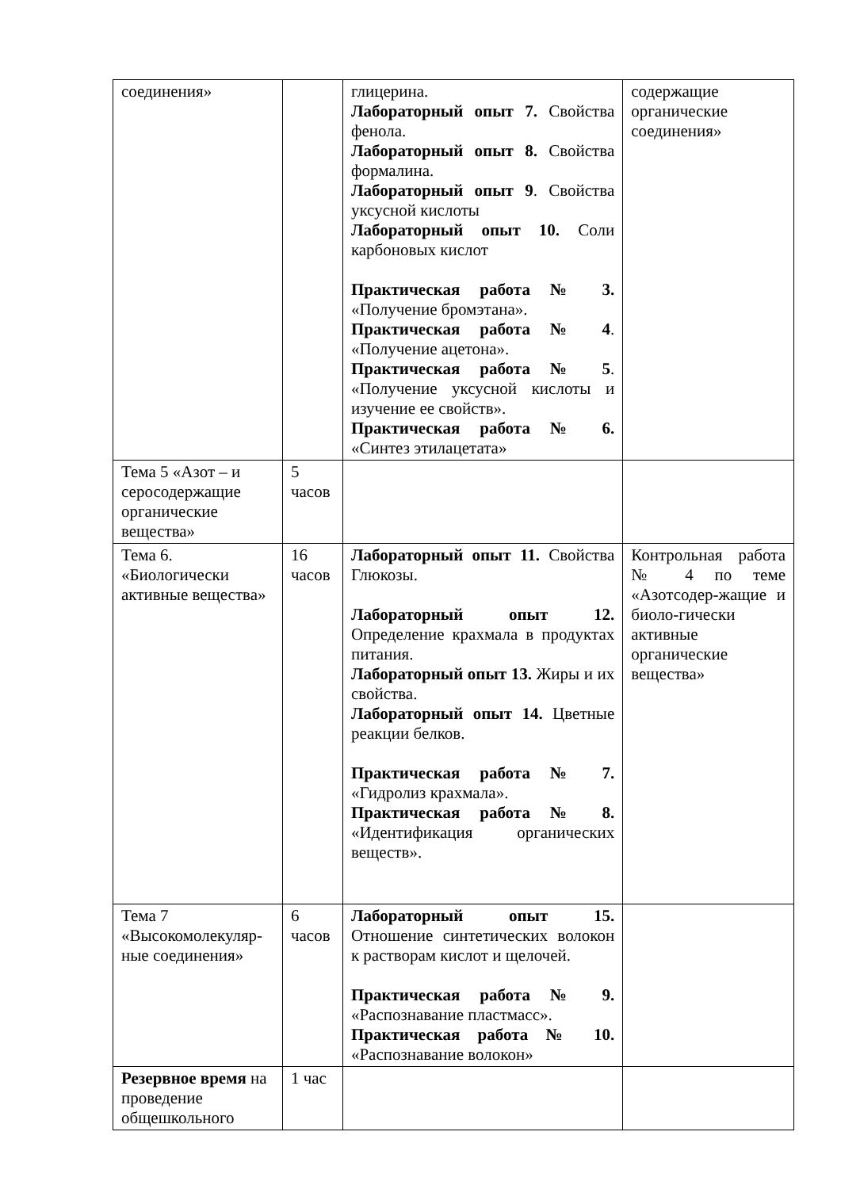| соединения» | | глицерина. Лабораторный опыт 7. Свойства фенола. Лабораторный опыт 8. Свойства формалина. Лабораторный опыт 9 . Свойства уксусной кислоты Лабораторный опыт 10. Соли карбоновых кислот Практическая работа № 3. «Получение бромэтана». Практическая работа № 4 . «Получение ацетона». Практическая работа № 5 . «Получение уксусной кислоты и изучение ее свойств». Практическая работа № 6. «Синтез этилацетата» | содержащие органические соединения» |
| Тема 5 «Азот – и серосодержащие органические вещества» | 5 часов | | |
| Тема 6. «Биологически активные вещества» | 16 часов | Лабораторный опыт 11. Свойства Глюкозы. Лабораторный опыт 12. Определение крахмала в продуктах питания. Лабораторный опыт 13. Жиры и их свойства. Лабораторный опыт 14. Цветные реакции белков. Практическая работа № 7. «Гидролиз крахмала». Практическая работа № 8. «Идентификация органических веществ». | Контрольная работа № 4 по теме «Азотсодер-жащие и биоло-гически активные органические вещества» |
| Тема 7 «Высокомолекуляр-ные соединения» | 6 часов | Лабораторный опыт 15. Отношение синтетических волокон к растворам кислот и щелочей. Практическая работа № 9. «Распознавание пластмасс». Практическая работа № 10. «Распознавание волокон» | |
| Резервное время на проведение общешкольного | 1 час | | |